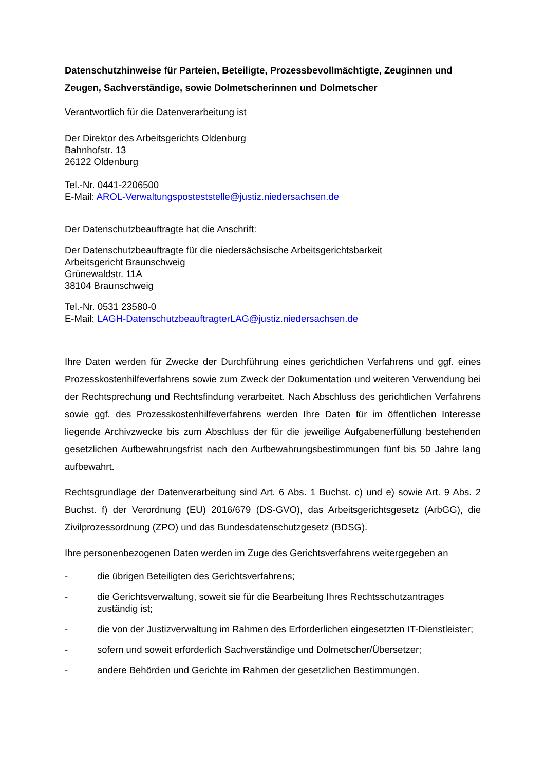Datenschutzhinweise für Parteien, Beteiligte, Prozessbevollmächtigte, Zeuginnen und Zeugen, Sachverständige, sowie Dolmetscherinnen und Dolmetscher
Verantwortlich für die Datenverarbeitung ist
Der Direktor des Arbeitsgerichts Oldenburg
Bahnhofstr. 13
26122 Oldenburg
Tel.-Nr. 0441-2206500
E-Mail: AROL-Verwaltungsposteststelle@justiz.niedersachsen.de
Der Datenschutzbeauftragte hat die Anschrift:
Der Datenschutzbeauftragte für die niedersächsische Arbeitsgerichtsbarkeit
Arbeitsgericht Braunschweig
Grünewaldstr. 11A
38104 Braunschweig
Tel.-Nr. 0531 23580-0
E-Mail: LAGH-DatenschutzbeauftragterLAG@justiz.niedersachsen.de
Ihre Daten werden für Zwecke der Durchführung eines gerichtlichen Verfahrens und ggf. eines Prozesskostenhilfeverfahrens sowie zum Zweck der Dokumentation und weiteren Verwendung bei der Rechtsprechung und Rechtsfindung verarbeitet. Nach Abschluss des gerichtlichen Verfahrens sowie ggf. des Prozesskostenhilfeverfahrens werden Ihre Daten für im öffentlichen Interesse liegende Archivzwecke bis zum Abschluss der für die jeweilige Aufgabenerfüllung bestehenden gesetzlichen Aufbewahrungsfrist nach den Aufbewahrungsbestimmungen fünf bis 50 Jahre lang aufbewahrt.
Rechtsgrundlage der Datenverarbeitung sind Art. 6 Abs. 1 Buchst. c) und e) sowie Art. 9 Abs. 2 Buchst. f) der Verordnung (EU) 2016/679 (DS-GVO), das Arbeitsgerichtsgesetz (ArbGG), die Zivilprozessordnung (ZPO) und das Bundesdatenschutzgesetz (BDSG).
Ihre personenbezogenen Daten werden im Zuge des Gerichtsverfahrens weitergegeben an
- die übrigen Beteiligten des Gerichtsverfahrens;
- die Gerichtsverwaltung, soweit sie für die Bearbeitung Ihres Rechtsschutzantrages zuständig ist;
- die von der Justizverwaltung im Rahmen des Erforderlichen eingesetzten IT-Dienstleister;
- sofern und soweit erforderlich Sachverständige und Dolmetscher/Übersetzer;
- andere Behörden und Gerichte im Rahmen der gesetzlichen Bestimmungen.